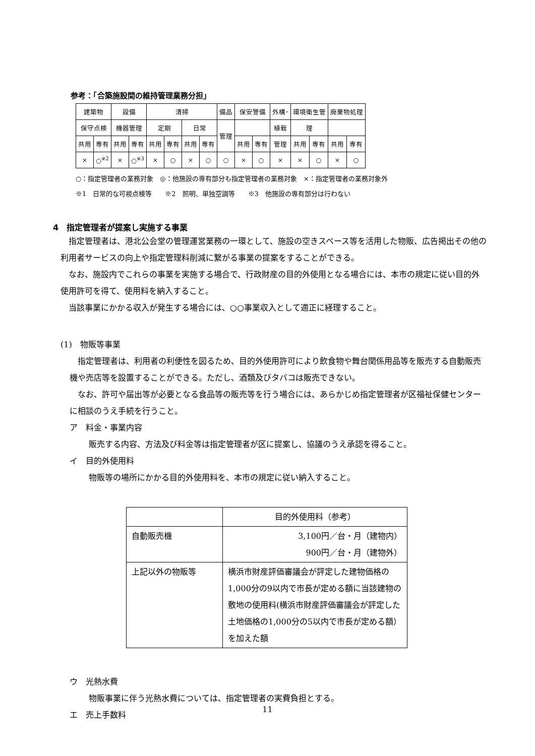参考：「合築施設間の維持管理業務分担」
| 建築物 | | 設備 | | 清掃 | | | | 備品 | 保安警備 | | 外構･ | 環境衛生管 | | 廃棄物処理 | |
| 保守点検 | | 機器管理 | | 定期 | | 日常 | | 管理 | | | 植栽 | 理 | | | |
| 共用 | 専有 | 共用 | 専有 | 共用 | 専有 | 共用 | 専有 | | 共用 | 専有 | 管理 | 共用 | 専有 | 共用 | 専有 |
| × | ○<sup>※2</sup> | × | ○<sup>※3</sup> | × | ○ | × | ○ | ○ | × | ○ | × | × | ○ | × | ○ |
○：指定管理者の業務対象　◎：他施設の専有部分も指定管理者の業務対象　×：指定管理者の業務対象外
※1　日常的な可視点検等　　※2　照明、単独空調等　　※3　他施設の専有部分は行わない
4　指定管理者が提案し実施する事業
指定管理者は、港北公会堂の管理運営業務の一環として、施設の空きスペース等を活用した物販、広告掲出その他の利用者サービスの向上や指定管理料削減に繋がる事業の提案をすることができる。
なお、施設内でこれらの事業を実施する場合で、行政財産の目的外使用となる場合には、本市の規定に従い目的外使用許可を得て、使用料を納入すること。
当該事業にかかる収入が発生する場合には、○○事業収入として適正に経理すること。
(1)　物販等事業
指定管理者は、利用者の利便性を図るため、目的外使用許可により飲食物や舞台関係用品等を販売する自動販売機や売店等を設置することができる。ただし、酒類及びタバコは販売できない。
なお、許可や届出等が必要となる食品等の販売等を行う場合には、あらかじめ指定管理者が区福祉保健センターに相談のうえ手続を行うこと。
ア　料金・事業内容
販売する内容、方法及び料金等は指定管理者が区に提案し、協議のうえ承認を得ること。
イ　目的外使用料
物販等の場所にかかる目的外使用料を、本市の規定に従い納入すること。
| | 目的外使用料（参考） |
| 自動販売機 | 3,100円／台・月（建物内） 900円／台・月（建物外） |
| 上記以外の物販等 | 横浜市財産評価審議会が評定した建物価格の1,000分の9以内で市長が定める額に当該建物の敷地の使用料(横浜市財産評価審議会が評定した土地価格の1,000分の5以内で市長が定める額）を加えた額 |
ウ　光熱水費
物販事業に伴う光熱水費については、指定管理者の実費負担とする。
エ　売上手数料
11